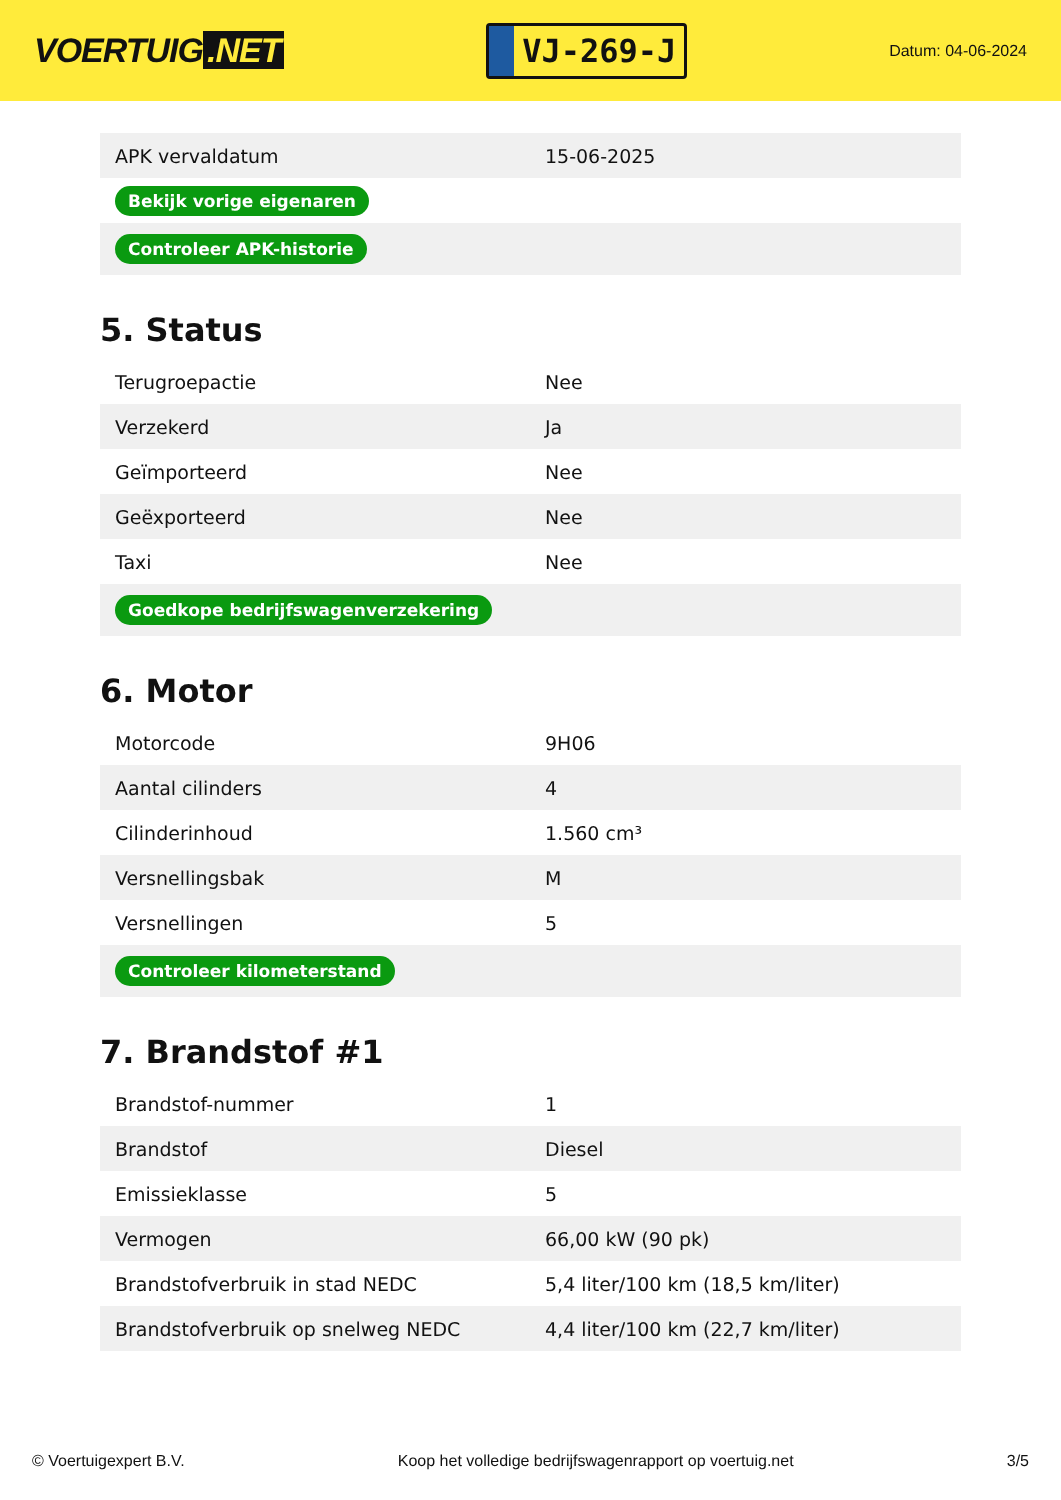VOERTUIG.NET
VJ-269-J
Datum: 04-06-2024
| APK vervaldatum | 15-06-2025 |
| Bekijk vorige eigenaren | |
| Controleer APK-historie | |
5. Status
| Terugroepactie | Nee |
| Verzekerd | Ja |
| Geïmporteerd | Nee |
| Geëxporteerd | Nee |
| Taxi | Nee |
| Goedkope bedrijfswagenverzekering | |
6. Motor
| Motorcode | 9H06 |
| Aantal cilinders | 4 |
| Cilinderinhoud | 1.560 cm³ |
| Versnellingsbak | M |
| Versnellingen | 5 |
| Controleer kilometerstand | |
7. Brandstof #1
| Brandstof-nummer | 1 |
| Brandstof | Diesel |
| Emissieklasse | 5 |
| Vermogen | 66,00 kW (90 pk) |
| Brandstofverbruik in stad NEDC | 5,4 liter/100 km (18,5 km/liter) |
| Brandstofverbruik op snelweg NEDC | 4,4 liter/100 km (22,7 km/liter) |
© Voertuigexpert B.V. Koop het volledige bedrijfswagenrapport op voertuig.net 3/5